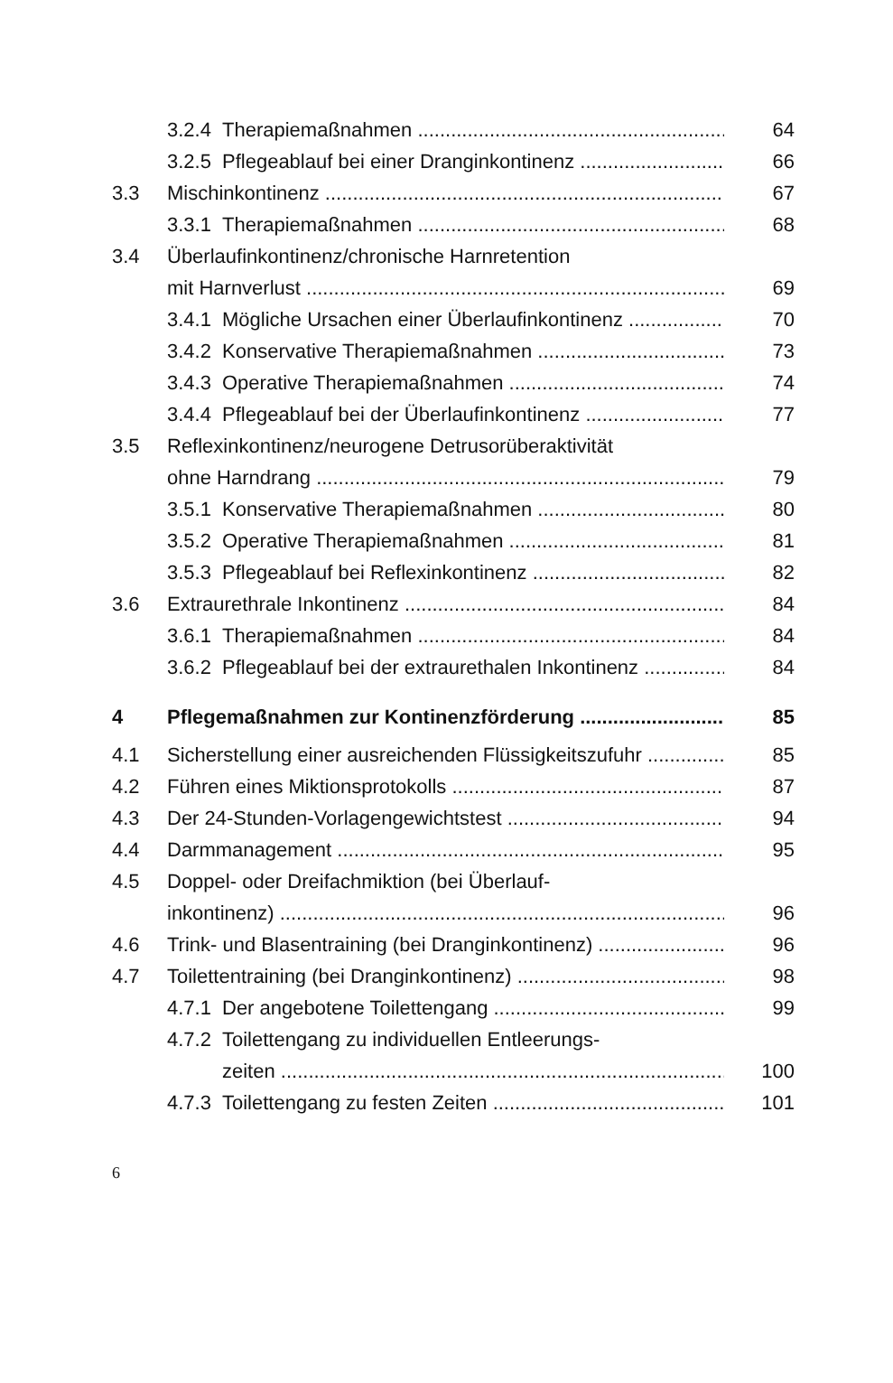3.2.4 Therapiemaßnahmen 64
3.2.5 Pflegeablauf bei einer Dranginkontinenz 66
3.3 Mischinkontinenz 67
3.3.1 Therapiemaßnahmen 68
3.4 Überlaufinkontinenz/chronische Harnretention
mit Harnverlust 69
3.4.1 Mögliche Ursachen einer Überlaufinkontinenz
70
3.4.2 Konservative Therapiemaßnahmen 73
3.4.3 Operative Therapiemaßnahmen 74
3.4.4 Pflegeablauf bei der Überlaufinkontinenz 77
3.5 Reflexinkontinenz/neurogene Detrusorüberaktivität
ohne Harndrang 79
3.5.1 Konservative Therapiemaßnahmen 80
3.5.2 Operative Therapiemaßnahmen 81
3.5.3 Pflegeablauf bei Reflexinkontinenz 82
3.6 Extraurethrale Inkontinenz 84
3.6.1 Therapiemaßnahmen 84
3.6.2 Pflegeablauf bei der extraurethalen Inkontinenz
84
4 Pflegemaßnahmen zur Kontinenzförderung 85
4.1 Sicherstellung einer ausreichenden Flüssigkeitszufuhr
85
4.2 Führen eines Miktionsprotokolls 87
4.3 Der 24-Stunden-Vorlagengewichtstest 94
4.4 Darmmanagement 95
4.5 Doppel- oder Dreifachmiktion (bei Überlauf-
inkontinenz) 96
4.6 Trink- und Blasentraining (bei Dranginkontinenz)
96
4.7 Toilettentraining (bei Dranginkontinenz) 98
4.7.1 Der angebotene Toilettengang 99
4.7.2 Toilettengang zu individuellen Entleerungs-
zeiten 100
4.7.3 Toilettengang zu festen Zeiten 101
6